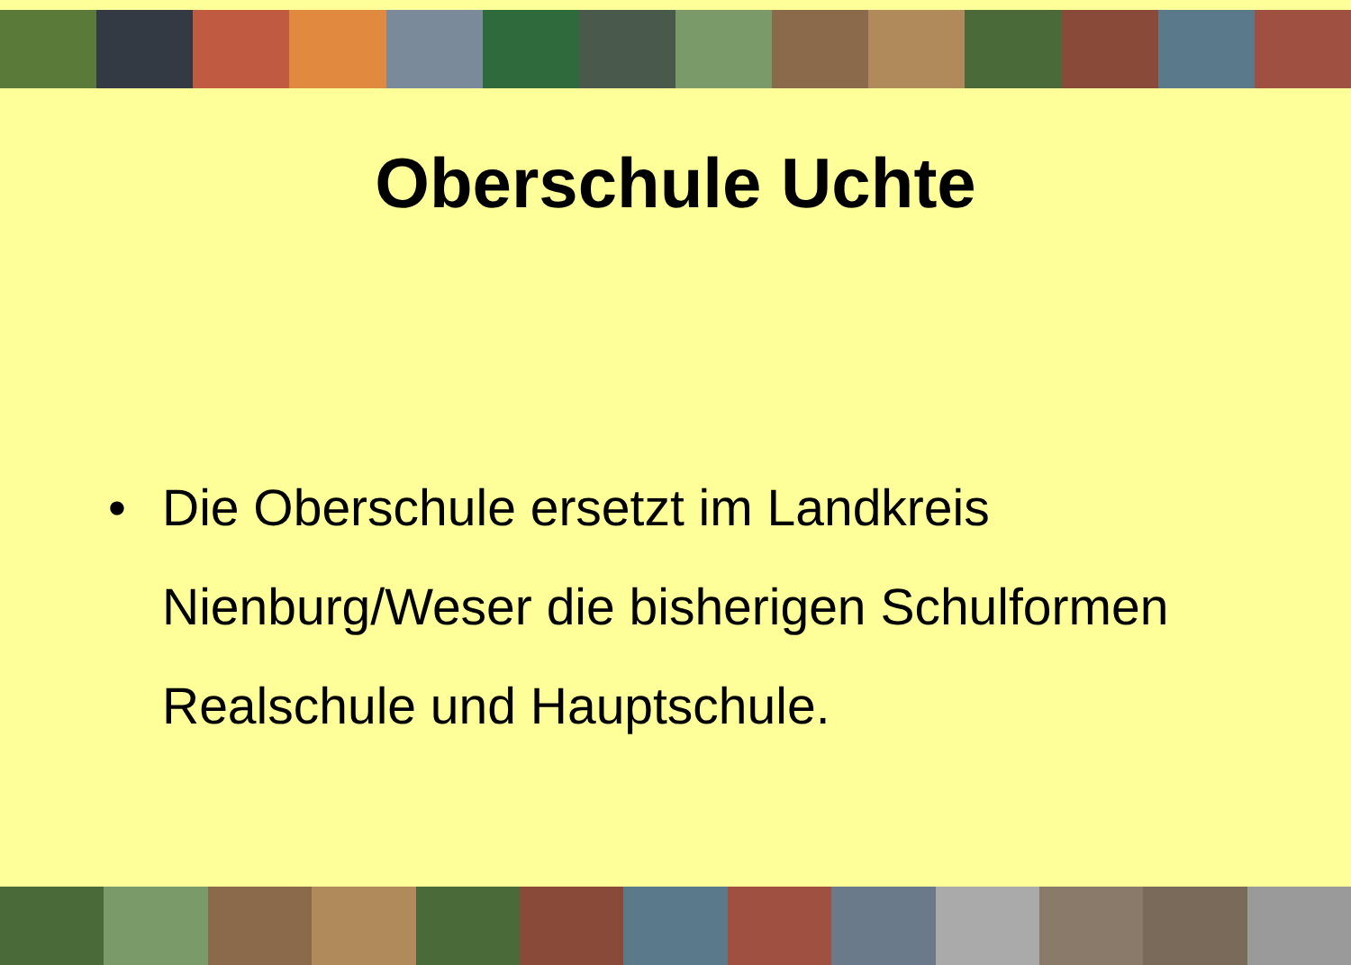Oberschule Uchte
• Die Oberschule ersetzt im Landkreis Nienburg/Weser die bisherigen Schulformen Realschule und Hauptschule.